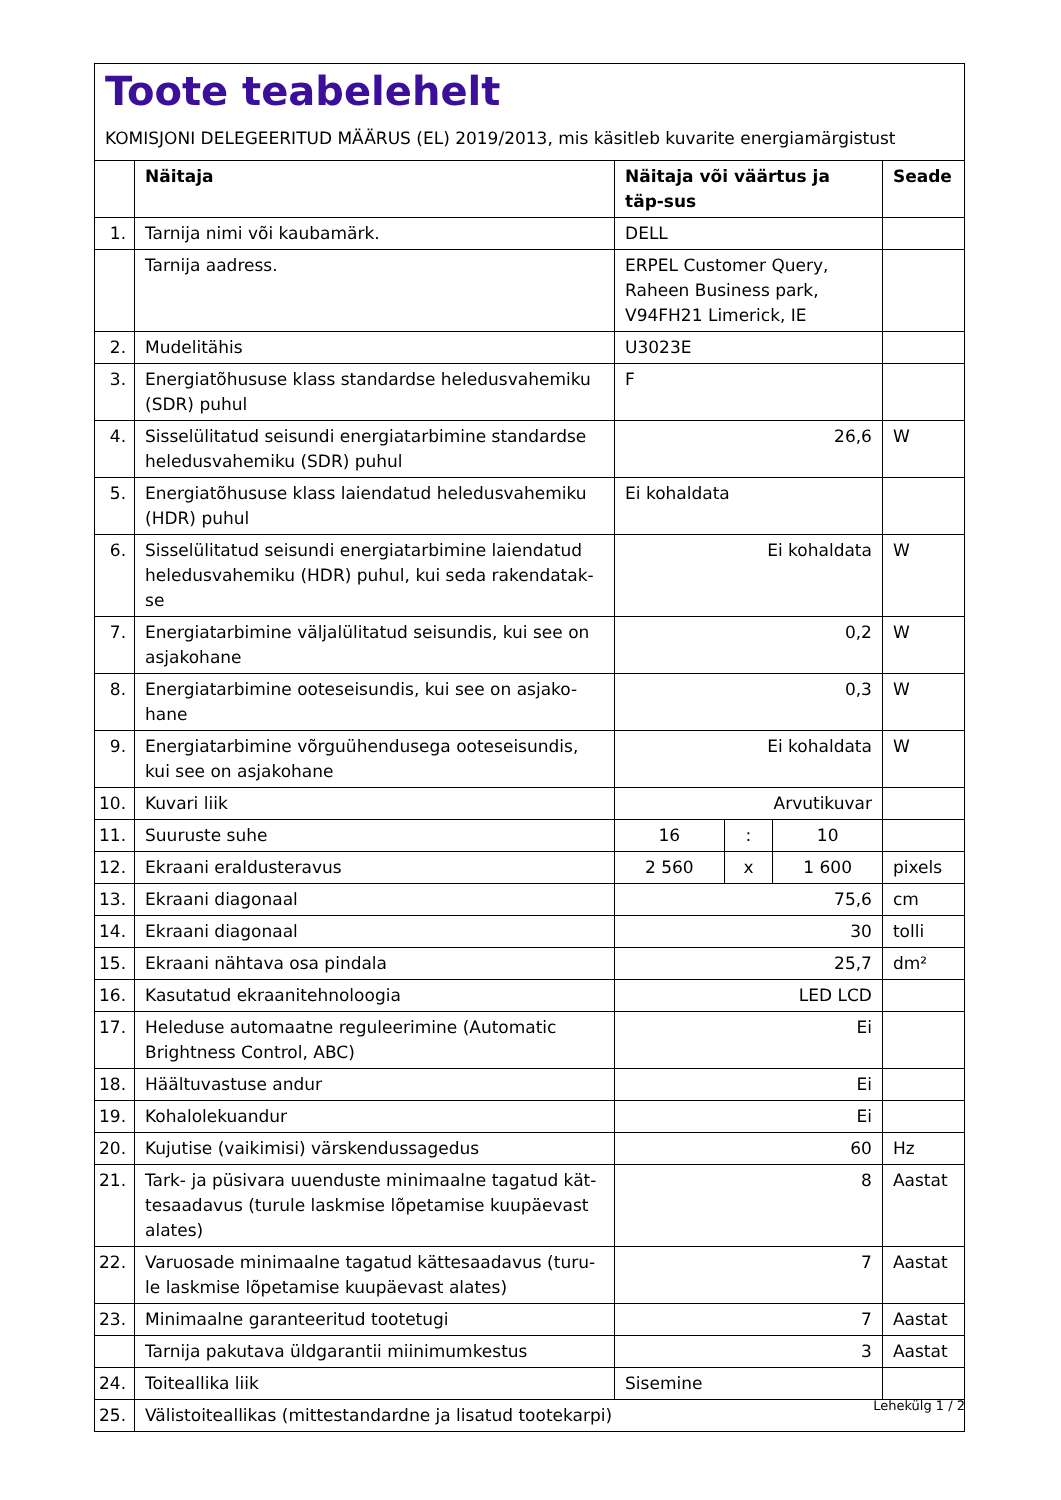Toote teabelehelt
KOMISJONI DELEGEERITUD MÄÄRUS (EL) 2019/2013, mis käsitleb kuvarite energiamärgistust
| | Näitaja | Näitaja või väärtus ja täp-sus | | | Seade |
| --- | --- | --- | --- | --- | --- |
| 1. | Tarnija nimi või kaubamärk. | DELL | | | |
| | Tarnija aadress. | ERPEL Customer Query, Raheen Business park, V94FH21 Limerick, IE | | | |
| 2. | Mudelitähis | U3023E | | | |
| 3. | Energiatõhususe klass standardse heledusvahemiku (SDR) puhul | F | | | |
| 4. | Sisselülitatud seisundi energiatarbimine standardse heledusvahemiku (SDR) puhul | 26,6 | | | W |
| 5. | Energiatõhususe klass laiendatud heledusvahemiku (HDR) puhul | Ei kohaldata | | | |
| 6. | Sisselülitatud seisundi energiatarbimine laiendatud heledusvahemiku (HDR) puhul, kui seda rakendatak-se | Ei kohaldata | | | W |
| 7. | Energiatarbimine väljalülitatud seisundis, kui see on asjakohane | 0,2 | | | W |
| 8. | Energiatarbimine ooteseisundis, kui see on asjako-hane | 0,3 | | | W |
| 9. | Energiatarbimine võrguühendusega ooteseisundis, kui see on asjakohane | Ei kohaldata | | | W |
| 10. | Kuvari liik | Arvutikuvar | | | |
| 11. | Suuruste suhe | 16 | : | 10 | |
| 12. | Ekraani eraldusteravus | 2 560 | x | 1 600 | pixels |
| 13. | Ekraani diagonaal | 75,6 | | | cm |
| 14. | Ekraani diagonaal | 30 | | | tolli |
| 15. | Ekraani nähtava osa pindala | 25,7 | | | dm² |
| 16. | Kasutatud ekraanitehnoloogia | LED LCD | | | |
| 17. | Heleduse automaatne reguleerimine (Automatic Brightness Control, ABC) | Ei | | | |
| 18. | Häältuvastuse andur | Ei | | | |
| 19. | Kohalolekuandur | Ei | | | |
| 20. | Kujutise (vaikimisi) värskendussagedus | 60 | | | Hz |
| 21. | Tark- ja püsivara uuenduste minimaalne tagatud kät-tesaadavus (turule laskmise lõpetamise kuupäevast alates) | 8 | | | Aastat |
| 22. | Varuosade minimaalne tagatud kättesaadavus (turu-le laskmise lõpetamise kuupäevast alates) | 7 | | | Aastat |
| 23. | Minimaalne garanteeritud tootetugi | 7 | | | Aastat |
| | Tarnija pakutava üldgarantii miinimumkestus | 3 | | | Aastat |
| 24. | Toiteallika liik | Sisemine | | | |
| 25. | Välistoiteallikas (mittestandardne ja lisatud tootekarpi) | | | | |
Lehekülg 1 / 2